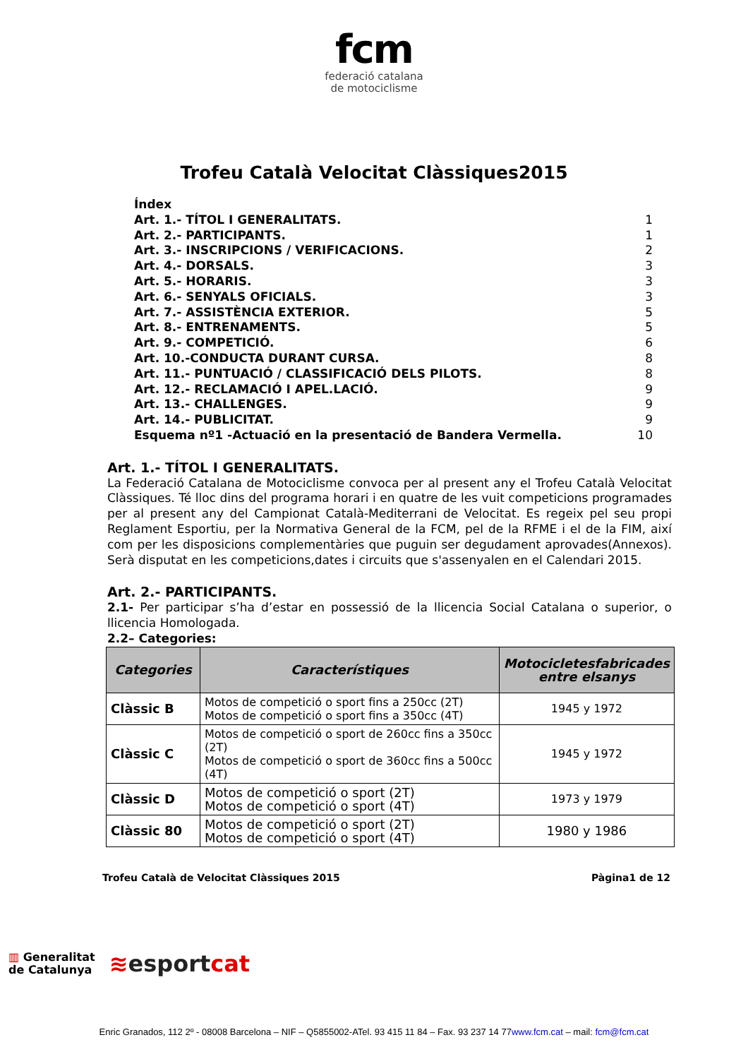fcm
federació catalana
de motociclisme
Trofeu Català Velocitat Clàssiques2015
Índex
Art. 1.- TÍTOL I GENERALITATS. 1
Art. 2.- PARTICIPANTS. 1
Art. 3.- INSCRIPCIONS / VERIFICACIONS. 2
Art. 4.- DORSALS. 3
Art. 5.- HORARIS. 3
Art. 6.- SENYALS OFICIALS. 3
Art. 7.- ASSISTÈNCIA EXTERIOR. 5
Art. 8.- ENTRENAMENTS. 5
Art. 9.- COMPETICIÓ. 6
Art. 10.-CONDUCTA DURANT CURSA. 8
Art. 11.- PUNTUACIÓ / CLASSIFICACIÓ DELS PILOTS. 8
Art. 12.- RECLAMACIÓ I APEL.LACIÓ. 9
Art. 13.- CHALLENGES. 9
Art. 14.- PUBLICITAT. 9
Esquema nº1 -Actuació en la presentació de Bandera Vermella. 10
Art. 1.- TÍTOL I GENERALITATS.
La Federació Catalana de Motociclisme convoca per al present any el Trofeu Català Velocitat Clàssiques. Té lloc dins del programa horari i en quatre de les vuit competicions programades per al present any del Campionat Català-Mediterrani de Velocitat. Es regeix pel seu propi Reglament Esportiu, per la Normativa General de la FCM, pel de la RFME i el de la FIM, així com per les disposicions complementàries que puguin ser degudament aprovades(Annexos). Serà disputat en les competicions,dates i circuits que s'assenyalen en el Calendari 2015.
Art. 2.- PARTICIPANTS.
2.1- Per participar s’ha d’estar en possessió de la llicencia Social Catalana o superior, o llicencia Homologada.
2.2– Categories:
| Categories | Característiques | Motocicletesfabricades entre elsanys |
| --- | --- | --- |
| Clàssic B | Motos de competició o sport fins a 250cc (2T) Motos de competició o sport fins a 350cc (4T) | 1945 y 1972 |
| Clàssic C | Motos de competició o sport de 260cc fins a 350cc (2T) Motos de competició o sport de 360cc fins a 500cc (4T) | 1945 y 1972 |
| Clàssic D | Motos de competició o sport (2T) Motos de competició o sport (4T) | 1973 y 1979 |
| Clàssic 80 | Motos de competició o sport (2T) Motos de competició o sport (4T) | 1980 y 1986 |
Trofeu Català de Velocitat Clàssiques 2015 Pàgina1 de 12
▥ Generalitat
de Catalunya
≋esportcat
Enric Granados, 112 2º - 08008 Barcelona – NIF – Q5855002-ATel. 93 415 11 84 – Fax. 93 237 14 77www.fcm.cat – mail: fcm@fcm.cat